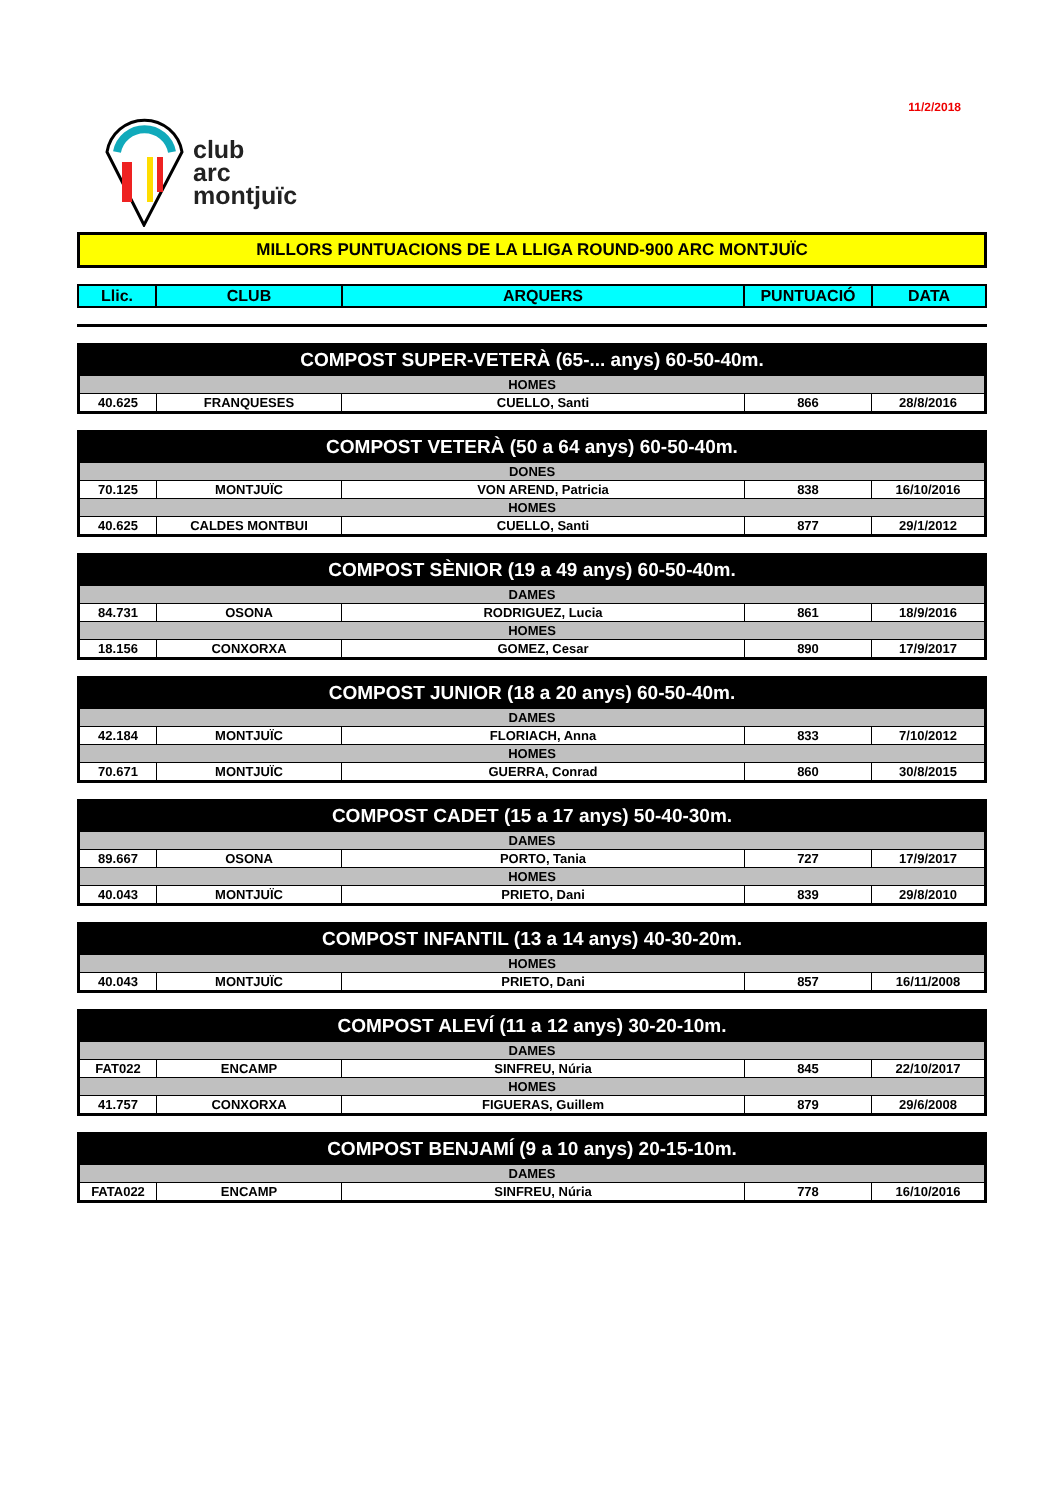11/2/2018
club
arc
montjuïc
MILLORS PUNTUACIONS DE LA LLIGA ROUND-900 ARC MONTJUÏC
| Llic. | CLUB | ARQUERS | PUNTUACIÓ | DATA |
| --- | --- | --- | --- | --- |
COMPOST SUPER-VETERÀ (65-... anys) 60-50-40m.
| HOMES | | | | |
| 40.625 | FRANQUESES | CUELLO, Santi | 866 | 28/8/2016 |
COMPOST VETERÀ (50 a 64 anys) 60-50-40m.
| DONES | | | | |
| 70.125 | MONTJUÏC | VON AREND, Patricia | 838 | 16/10/2016 |
| HOMES | | | | |
| 40.625 | CALDES MONTBUI | CUELLO, Santi | 877 | 29/1/2012 |
COMPOST SÈNIOR (19 a 49 anys) 60-50-40m.
| DAMES | | | | |
| 84.731 | OSONA | RODRIGUEZ, Lucia | 861 | 18/9/2016 |
| HOMES | | | | |
| 18.156 | CONXORXA | GOMEZ, Cesar | 890 | 17/9/2017 |
COMPOST JUNIOR (18 a 20 anys) 60-50-40m.
| DAMES | | | | |
| 42.184 | MONTJUÏC | FLORIACH, Anna | 833 | 7/10/2012 |
| HOMES | | | | |
| 70.671 | MONTJUÏC | GUERRA, Conrad | 860 | 30/8/2015 |
COMPOST CADET (15 a 17 anys) 50-40-30m.
| DAMES | | | | |
| 89.667 | OSONA | PORTO, Tania | 727 | 17/9/2017 |
| HOMES | | | | |
| 40.043 | MONTJUÏC | PRIETO, Dani | 839 | 29/8/2010 |
COMPOST INFANTIL (13 a 14 anys) 40-30-20m.
| HOMES | | | | |
| 40.043 | MONTJUÏC | PRIETO, Dani | 857 | 16/11/2008 |
COMPOST ALEVÍ (11 a 12 anys) 30-20-10m.
| DAMES | | | | |
| FAT022 | ENCAMP | SINFREU, Núria | 845 | 22/10/2017 |
| HOMES | | | | |
| 41.757 | CONXORXA | FIGUERAS, Guillem | 879 | 29/6/2008 |
COMPOST BENJAMÍ (9 a 10 anys) 20-15-10m.
| DAMES | | | | |
| FATA022 | ENCAMP | SINFREU, Núria | 778 | 16/10/2016 |